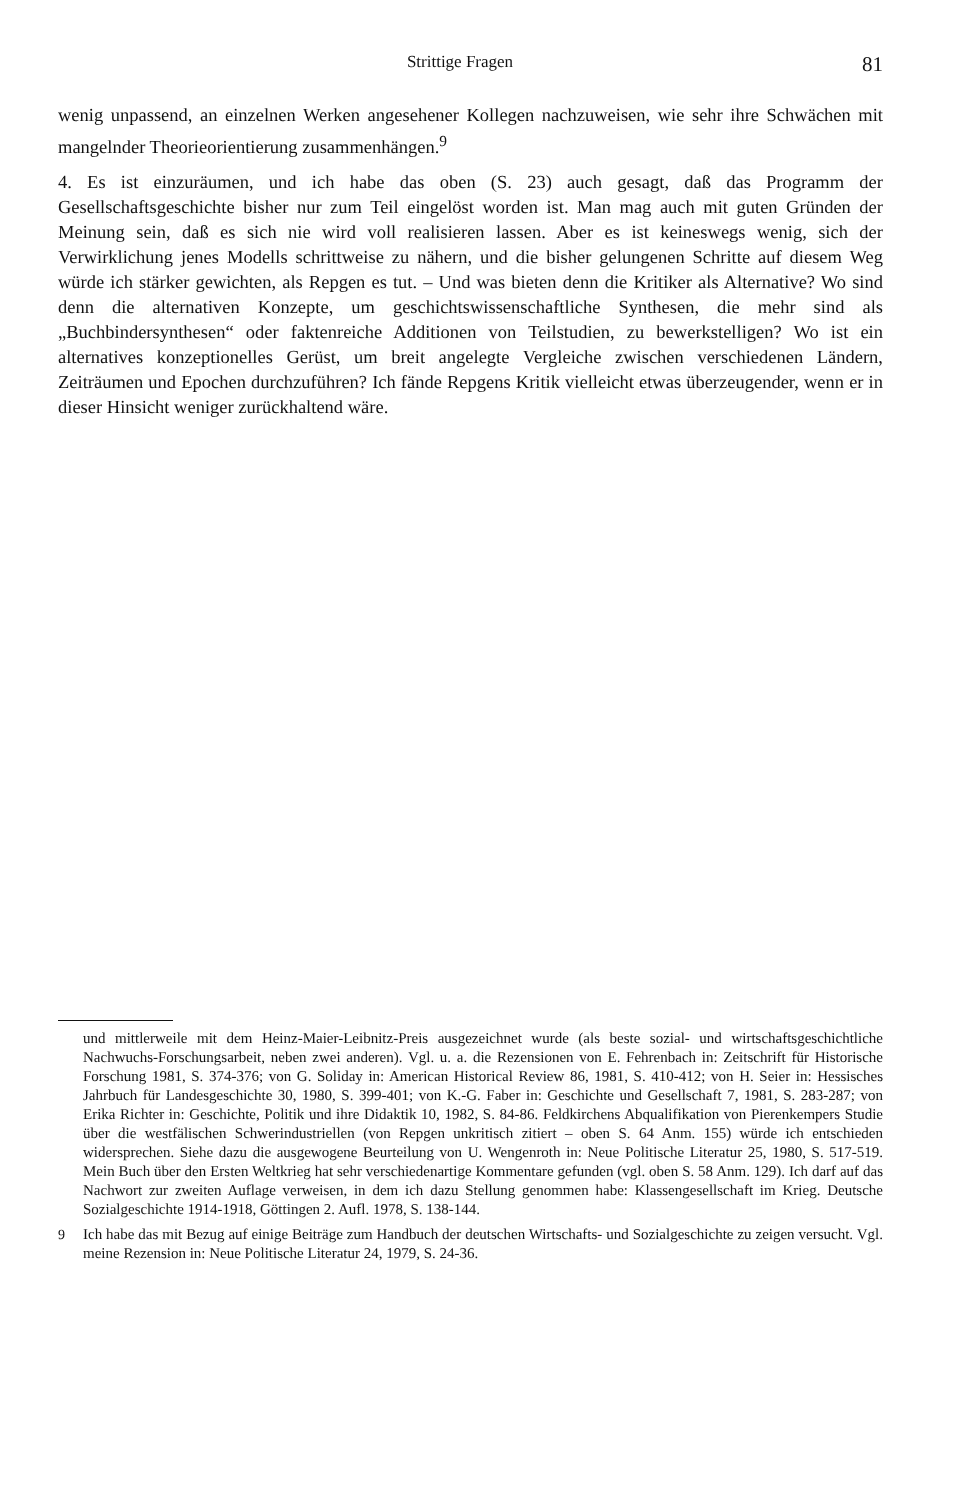Strittige Fragen 81
wenig unpassend, an einzelnen Werken angesehener Kollegen nachzuweisen, wie sehr ihre Schwächen mit mangelnder Theorieorientierung zusammenhängen.<sup>9</sup>
4. Es ist einzuräumen, und ich habe das oben (S. 23) auch gesagt, daß das Programm der Gesellschaftsgeschichte bisher nur zum Teil eingelöst worden ist. Man mag auch mit guten Gründen der Meinung sein, daß es sich nie wird voll realisieren lassen. Aber es ist keineswegs wenig, sich der Verwirklichung jenes Modells schrittweise zu nähern, und die bisher gelungenen Schritte auf diesem Weg würde ich stärker gewichten, als Repgen es tut. – Und was bieten denn die Kritiker als Alternative? Wo sind denn die alternativen Konzepte, um geschichtswissenschaftliche Synthesen, die mehr sind als „Buchbindersynthesen“ oder faktenreiche Additionen von Teilstudien, zu bewerkstelligen? Wo ist ein alternatives konzeptionelles Gerüst, um breit angelegte Vergleiche zwischen verschiedenen Ländern, Zeiträumen und Epochen durchzuführen? Ich fände Repgens Kritik vielleicht etwas überzeugender, wenn er in dieser Hinsicht weniger zurückhaltend wäre.
und mittlerweile mit dem Heinz-Maier-Leibnitz-Preis ausgezeichnet wurde (als beste sozial- und wirtschaftsgeschichtliche Nachwuchs-Forschungsarbeit, neben zwei anderen). Vgl. u. a. die Rezensionen von E. Fehrenbach in: Zeitschrift für Historische Forschung 1981, S. 374-376; von G. Soliday in: American Historical Review 86, 1981, S. 410-412; von H. Seier in: Hessisches Jahrbuch für Landesgeschichte 30, 1980, S. 399-401; von K.-G. Faber in: Geschichte und Gesellschaft 7, 1981, S. 283-287; von Erika Richter in: Geschichte, Politik und ihre Didaktik 10, 1982, S. 84-86. Feldkirchens Abqualifikation von Pierenkempers Studie über die westfälischen Schwerindustriellen (von Repgen unkritisch zitiert – oben S. 64 Anm. 155) würde ich entschieden widersprechen. Siehe dazu die ausgewogene Beurteilung von U. Wengenroth in: Neue Politische Literatur 25, 1980, S. 517-519. Mein Buch über den Ersten Weltkrieg hat sehr verschiedenartige Kommentare gefunden (vgl. oben S. 58 Anm. 129). Ich darf auf das Nachwort zur zweiten Auflage verweisen, in dem ich dazu Stellung genommen habe: Klassengesellschaft im Krieg. Deutsche Sozialgeschichte 1914-1918, Göttingen 2. Aufl. 1978, S. 138-144.
<sup>9</sup> Ich habe das mit Bezug auf einige Beiträge zum Handbuch der deutschen Wirtschafts- und Sozialgeschichte zu zeigen versucht. Vgl. meine Rezension in: Neue Politische Literatur 24, 1979, S. 24-36.